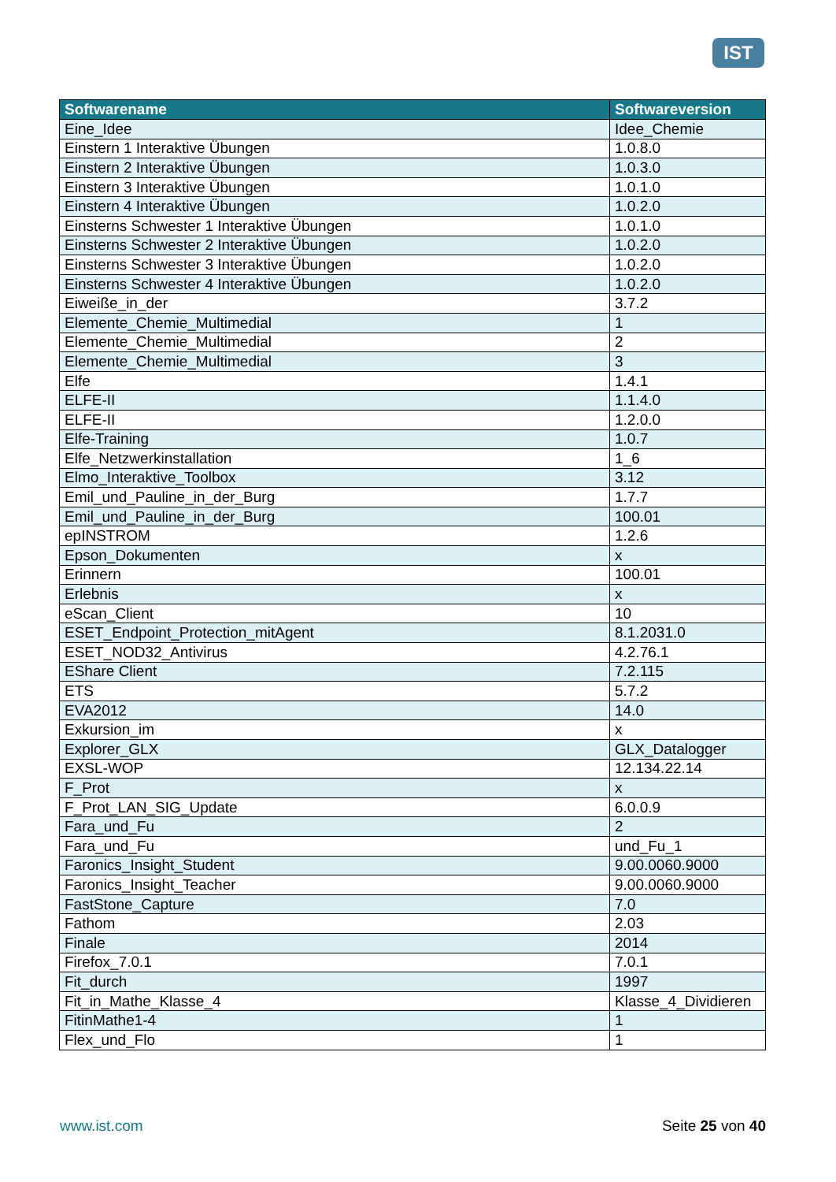IST
| Softwarename | Softwareversion |
| --- | --- |
| Eine_Idee | Idee_Chemie |
| Einstern 1 Interaktive Übungen | 1.0.8.0 |
| Einstern 2 Interaktive Übungen | 1.0.3.0 |
| Einstern 3 Interaktive Übungen | 1.0.1.0 |
| Einstern 4 Interaktive Übungen | 1.0.2.0 |
| Einsterns Schwester 1 Interaktive Übungen | 1.0.1.0 |
| Einsterns Schwester 2 Interaktive Übungen | 1.0.2.0 |
| Einsterns Schwester 3 Interaktive Übungen | 1.0.2.0 |
| Einsterns Schwester 4 Interaktive Übungen | 1.0.2.0 |
| Eiweiße_in_der | 3.7.2 |
| Elemente_Chemie_Multimedial | 1 |
| Elemente_Chemie_Multimedial | 2 |
| Elemente_Chemie_Multimedial | 3 |
| Elfe | 1.4.1 |
| ELFE-II | 1.1.4.0 |
| ELFE-II | 1.2.0.0 |
| Elfe-Training | 1.0.7 |
| Elfe_Netzwerkinstallation | 1_6 |
| Elmo_Interaktive_Toolbox | 3.12 |
| Emil_und_Pauline_in_der_Burg | 1.7.7 |
| Emil_und_Pauline_in_der_Burg | 100.01 |
| epINSTROM | 1.2.6 |
| Epson_Dokumenten | x |
| Erinnern | 100.01 |
| Erlebnis | x |
| eScan_Client | 10 |
| ESET_Endpoint_Protection_mitAgent | 8.1.2031.0 |
| ESET_NOD32_Antivirus | 4.2.76.1 |
| EShare Client | 7.2.115 |
| ETS | 5.7.2 |
| EVA2012 | 14.0 |
| Exkursion_im | x |
| Explorer_GLX | GLX_Datalogger |
| EXSL-WOP | 12.134.22.14 |
| F_Prot | x |
| F_Prot_LAN_SIG_Update | 6.0.0.9 |
| Fara_und_Fu | 2 |
| Fara_und_Fu | und_Fu_1 |
| Faronics_Insight_Student | 9.00.0060.9000 |
| Faronics_Insight_Teacher | 9.00.0060.9000 |
| FastStone_Capture | 7.0 |
| Fathom | 2.03 |
| Finale | 2014 |
| Firefox_7.0.1 | 7.0.1 |
| Fit_durch | 1997 |
| Fit_in_Mathe_Klasse_4 | Klasse_4_Dividieren |
| FitinMathe1-4 | 1 |
| Flex_und_Flo | 1 |
www.ist.com Seite 25 von 40